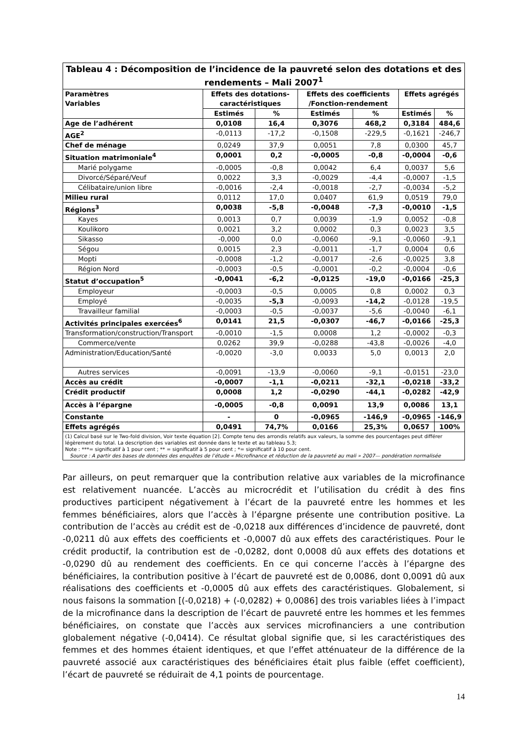Tableau 4 : Décomposition de l’incidence de la pauvreté selon des dotations et des rendements – Mali 2007 <sup>1</sup>
| Paramètres Variables | Effets des dotations-caractéristiques | | Effets des coefficients /Fonction-rendement | | Effets agrégés | |
| --- | --- | --- | --- | --- | --- | --- |
| | Estimés | % | Estimés | % | Estimés | % |
| Age de l’adhérent | 0,0108 | 16,4 | 0,3076 | 468,2 | 0,3184 | 484,6 |
| AGE<sup>2</sup> | -0,0113 | -17,2 | -0,1508 | -229,5 | -0,1621 | -246,7 |
| Chef de ménage | 0,0249 | 37,9 | 0,0051 | 7,8 | 0,0300 | 45,7 |
| Situation matrimoniale<sup>4</sup> | 0,0001 | 0,2 | -0,0005 | -0,8 | -0,0004 | -0,6 |
| Marié polygame | -0,0005 | -0,8 | 0,0042 | 6,4 | 0,0037 | 5,6 |
| Divorcé/Séparé/Veuf | 0,0022 | 3,3 | -0,0029 | -4,4 | -0,0007 | -1,5 |
| Célibataire/union libre | -0,0016 | -2,4 | -0,0018 | -2,7 | -0,0034 | -5,2 |
| Milieu rural | 0,0112 | 17,0 | 0,0407 | 61,9 | 0,0519 | 79,0 |
| Régions<sup>3</sup> | 0,0038 | -5,8 | -0,0048 | -7,3 | -0,0010 | -1,5 |
| Kayes | 0,0013 | 0,7 | 0,0039 | -1,9 | 0,0052 | -0,8 |
| Koulikoro | 0,0021 | 3,2 | 0,0002 | 0,3 | 0,0023 | 3,5 |
| Sikasso | -0,000 | 0,0 | -0,0060 | -9,1 | -0,0060 | -9,1 |
| Ségou | 0,0015 | 2,3 | -0,0011 | -1,7 | 0,0004 | 0,6 |
| Mopti | -0,0008 | -1,2 | -0,0017 | -2,6 | -0,0025 | 3,8 |
| Région Nord | -0,0003 | -0,5 | -0,0001 | -0,2 | -0,0004 | -0,6 |
| Statut d’occupation<sup>5</sup> | -0,0041 | -6,2 | -0,0125 | -19,0 | -0,0166 | -25,3 |
| Employeur | -0,0003 | -0,5 | 0,0005 | 0,8 | 0,0002 | 0,3 |
| Employé | -0,0035 | -5,3 | -0,0093 | -14,2 | -0,0128 | -19,5 |
| Travailleur familial | -0,0003 | -0,5 | -0,0037 | -5,6 | -0,0040 | -6,1 |
| Activités principales exercées<sup>6</sup> | 0,0141 | 21,5 | -0,0307 | -46,7 | -0,0166 | -25,3 |
| Transformation/construction/Transport | -0,0010 | -1,5 | 0,0008 | 1,2 | -0,0002 | -0,3 |
| Commerce/vente | 0,0262 | 39,9 | -0,0288 | -43,8 | -0,0026 | -4,0 |
| Administration/Education/Santé | -0,0020 | -3,0 | 0,0033 | 5,0 | 0,0013 | 2,0 |
| Autres services | -0,0091 | -13,9 | -0,0060 | -9,1 | -0,0151 | -23,0 |
| Accès au crédit | -0,0007 | -1,1 | -0,0211 | -32,1 | -0,0218 | -33,2 |
| Crédit productif | 0,0008 | 1,2 | -0,0290 | -44,1 | -0,0282 | -42,9 |
| Accès à l’épargne | -0,0005 | -0,8 | 0,0091 | 13,9 | 0,0086 | 13,1 |
| Constante | - | 0 | -0,0965 | -146,9 | -0,0965 | -146,9 |
| Effets agrégés | 0,0491 | 74,7% | 0,0166 | 25,3% | 0,0657 | 100% |
| (1) Calcul basé sur le Two-fold division, Voir texte équation [2]. Compte tenu des arrondis relatifs aux valeurs, la somme des pourcentages peut différer légèrement du total. La description des variables est donnée dans le texte et au tableau 5.3; Note : ***= significatif à 1 pour cent ; ** = significatif à 5 pour cent ; *= significatif à 10 pour cent. Source : A partir des bases de données des enquêtes de l’étude « Microfinance et réduction de la pauvreté au mali » 2007— pondération normalisée | | | | | | |
Par ailleurs, on peut remarquer que la contribution relative aux variables de la microfinance est relativement nuancée. L’accès au microcrédit et l’utilisation du crédit à des fins productives participent négativement à l’écart de la pauvreté entre les hommes et les femmes bénéficiaires, alors que l’accès à l’épargne présente une contribution positive. La contribution de l’accès au crédit est de -0,0218 aux différences d’incidence de pauvreté, dont -0,0211 dû aux effets des coefficients et -0,0007 dû aux effets des caractéristiques. Pour le crédit productif, la contribution est de -0,0282, dont 0,0008 dû aux effets des dotations et -0,0290 dû au rendement des coefficients. En ce qui concerne l’accès à l’épargne des bénéficiaires, la contribution positive à l’écart de pauvreté est de 0,0086, dont 0,0091 dû aux réalisations des coefficients et -0,0005 dû aux effets des caractéristiques. Globalement, si nous faisons la sommation [(-0,0218) + (-0,0282) + 0,0086] des trois variables liées à l’impact de la microfinance dans la description de l’écart de pauvreté entre les hommes et les femmes bénéficiaires, on constate que l’accès aux services microfinanciers a une contribution globalement négative (-0,0414). Ce résultat global signifie que, si les caractéristiques des femmes et des hommes étaient identiques, et que l’effet atténuateur de la différence de la pauvreté associé aux caractéristiques des bénéficiaires était plus faible (effet coefficient), l’écart de pauvreté se réduirait de 4,1 points de pourcentage.
14